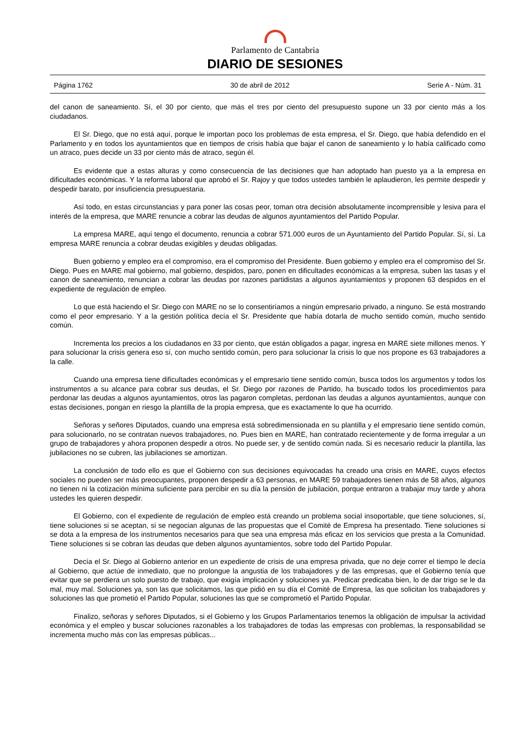Parlamento de Cantabria
DIARIO DE SESIONES
Página 1762 30 de abril de 2012 Serie A - Núm. 31
del canon de saneamiento. Sí, el 30 por ciento, que más el tres por ciento del presupuesto supone un 33 por ciento más a los ciudadanos.
El Sr. Diego, que no está aquí, porque le importan poco los problemas de esta empresa, el Sr. Diego, que había defendido en el Parlamento y en todos los ayuntamientos que en tiempos de crisis había que bajar el canon de saneamiento y lo había calificado como un atraco, pues decide un 33 por ciento más de atraco, según él.
Es evidente que a estas alturas y como consecuencia de las decisiones que han adoptado han puesto ya a la empresa en dificultades económicas. Y la reforma laboral que aprobó el Sr. Rajoy y que todos ustedes también le aplaudieron, les permite despedir y despedir barato, por insuficiencia presupuestaria.
Así todo, en estas circunstancias y para poner las cosas peor, toman otra decisión absolutamente incomprensible y lesiva para el interés de la empresa, que MARE renuncie a cobrar las deudas de algunos ayuntamientos del Partido Popular.
La empresa MARE, aquí tengo el documento, renuncia a cobrar 571.000 euros de un Ayuntamiento del Partido Popular. Sí, sí. La empresa MARE renuncia a cobrar deudas exigibles y deudas obligadas.
Buen gobierno y empleo era el compromiso, era el compromiso del Presidente. Buen gobierno y empleo era el compromiso del Sr. Diego. Pues en MARE mal gobierno, mal gobierno, despidos, paro, ponen en dificultades económicas a la empresa, suben las tasas y el canon de saneamiento, renuncian a cobrar las deudas por razones partidistas a algunos ayuntamientos y proponen 63 despidos en el expediente de regulación de empleo.
Lo que está haciendo el Sr. Diego con MARE no se lo consentiríamos a ningún empresario privado, a ninguno. Se está mostrando como el peor empresario. Y a la gestión política decía el Sr. Presidente que había dotarla de mucho sentido común, mucho sentido común.
Incrementa los precios a los ciudadanos en 33 por ciento, que están obligados a pagar, ingresa en MARE siete millones menos. Y para solucionar la crisis genera eso sí, con mucho sentido común, pero para solucionar la crisis lo que nos propone es 63 trabajadores a la calle.
Cuando una empresa tiene dificultades económicas y el empresario tiene sentido común, busca todos los argumentos y todos los instrumentos a su alcance para cobrar sus deudas, el Sr. Diego por razones de Partido, ha buscado todos los procedimientos para perdonar las deudas a algunos ayuntamientos, otros las pagaron completas, perdonan las deudas a algunos ayuntamientos, aunque con estas decisiones, pongan en riesgo la plantilla de la propia empresa, que es exactamente lo que ha ocurrido.
Señoras y señores Diputados, cuando una empresa está sobredimensionada en su plantilla y el empresario tiene sentido común, para solucionarlo, no se contratan nuevos trabajadores, no. Pues bien en MARE, han contratado recientemente y de forma irregular a un grupo de trabajadores y ahora proponen despedir a otros. No puede ser, y de sentido común nada. Si es necesario reducir la plantilla, las jubilaciones no se cubren, las jubilaciones se amortizan.
La conclusión de todo ello es que el Gobierno con sus decisiones equivocadas ha creado una crisis en MARE, cuyos efectos sociales no pueden ser más preocupantes, proponen despedir a 63 personas, en MARE 59 trabajadores tienen más de 58 años, algunos no tienen ni la cotización mínima suficiente para percibir en su día la pensión de jubilación, porque entraron a trabajar muy tarde y ahora ustedes les quieren despedir.
El Gobierno, con el expediente de regulación de empleo está creando un problema social insoportable, que tiene soluciones, sí, tiene soluciones si se aceptan, si se negocian algunas de las propuestas que el Comité de Empresa ha presentado. Tiene soluciones si se dota a la empresa de los instrumentos necesarios para que sea una empresa más eficaz en los servicios que presta a la Comunidad. Tiene soluciones si se cobran las deudas que deben algunos ayuntamientos, sobre todo del Partido Popular.
Decía el Sr. Diego al Gobierno anterior en un expediente de crisis de una empresa privada, que no deje correr el tiempo le decía al Gobierno, que actúe de inmediato, que no prolongue la angustia de los trabajadores y de las empresas, que el Gobierno tenía que evitar que se perdiera un solo puesto de trabajo, que exigía implicación y soluciones ya. Predicar predicaba bien, lo de dar trigo se le da mal, muy mal. Soluciones ya, son las que solicitamos, las que pidió en su día el Comité de Empresa, las que solicitan los trabajadores y soluciones las que prometió el Partido Popular, soluciones las que se comprometió el Partido Popular.
Finalizo, señoras y señores Diputados, si el Gobierno y los Grupos Parlamentarios tenemos la obligación de impulsar la actividad económica y el empleo y buscar soluciones razonables a los trabajadores de todas las empresas con problemas, la responsabilidad se incrementa mucho más con las empresas públicas...